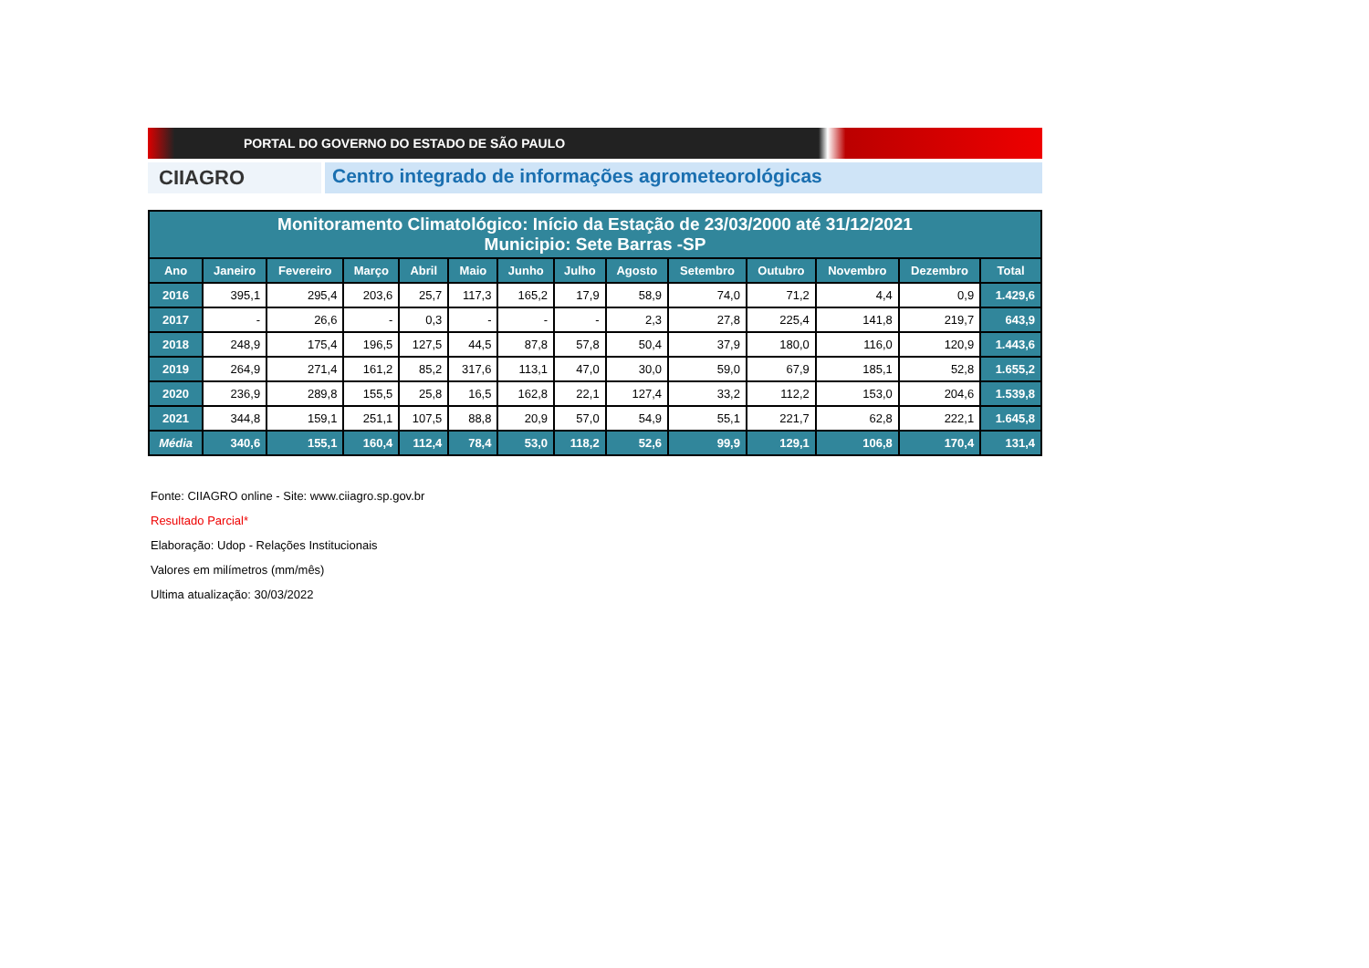PORTAL DO GOVERNO DO ESTADO DE SÃO PAULO
CIIAGRO
Centro integrado de informações agrometeorológicas
| Monitoramento Climatológico: Início da Estação de 23/03/2000 até 31/12/2021 Municipio: Sete Barras -SP | | | | | | | | | | | | | |
| --- | --- | --- | --- | --- | --- | --- | --- | --- | --- | --- | --- | --- | --- |
| Ano | Janeiro | Fevereiro | Março | Abril | Maio | Junho | Julho | Agosto | Setembro | Outubro | Novembro | Dezembro | Total |
| 2016 | 395,1 | 295,4 | 203,6 | 25,7 | 117,3 | 165,2 | 17,9 | 58,9 | 74,0 | 71,2 | 4,4 | 0,9 | 1.429,6 |
| 2017 | - | 26,6 | - | 0,3 | - | - | - | 2,3 | 27,8 | 225,4 | 141,8 | 219,7 | 643,9 |
| 2018 | 248,9 | 175,4 | 196,5 | 127,5 | 44,5 | 87,8 | 57,8 | 50,4 | 37,9 | 180,0 | 116,0 | 120,9 | 1.443,6 |
| 2019 | 264,9 | 271,4 | 161,2 | 85,2 | 317,6 | 113,1 | 47,0 | 30,0 | 59,0 | 67,9 | 185,1 | 52,8 | 1.655,2 |
| 2020 | 236,9 | 289,8 | 155,5 | 25,8 | 16,5 | 162,8 | 22,1 | 127,4 | 33,2 | 112,2 | 153,0 | 204,6 | 1.539,8 |
| 2021 | 344,8 | 159,1 | 251,1 | 107,5 | 88,8 | 20,9 | 57,0 | 54,9 | 55,1 | 221,7 | 62,8 | 222,1 | 1.645,8 |
| Média | 340,6 | 155,1 | 160,4 | 112,4 | 78,4 | 53,0 | 118,2 | 52,6 | 99,9 | 129,1 | 106,8 | 170,4 | 131,4 |
Fonte: CIIAGRO online - Site: www.ciiagro.sp.gov.br
Resultado Parcial*
Elaboração: Udop - Relações Institucionais
Valores em milímetros (mm/mês)
Ultima atualização: 30/03/2022